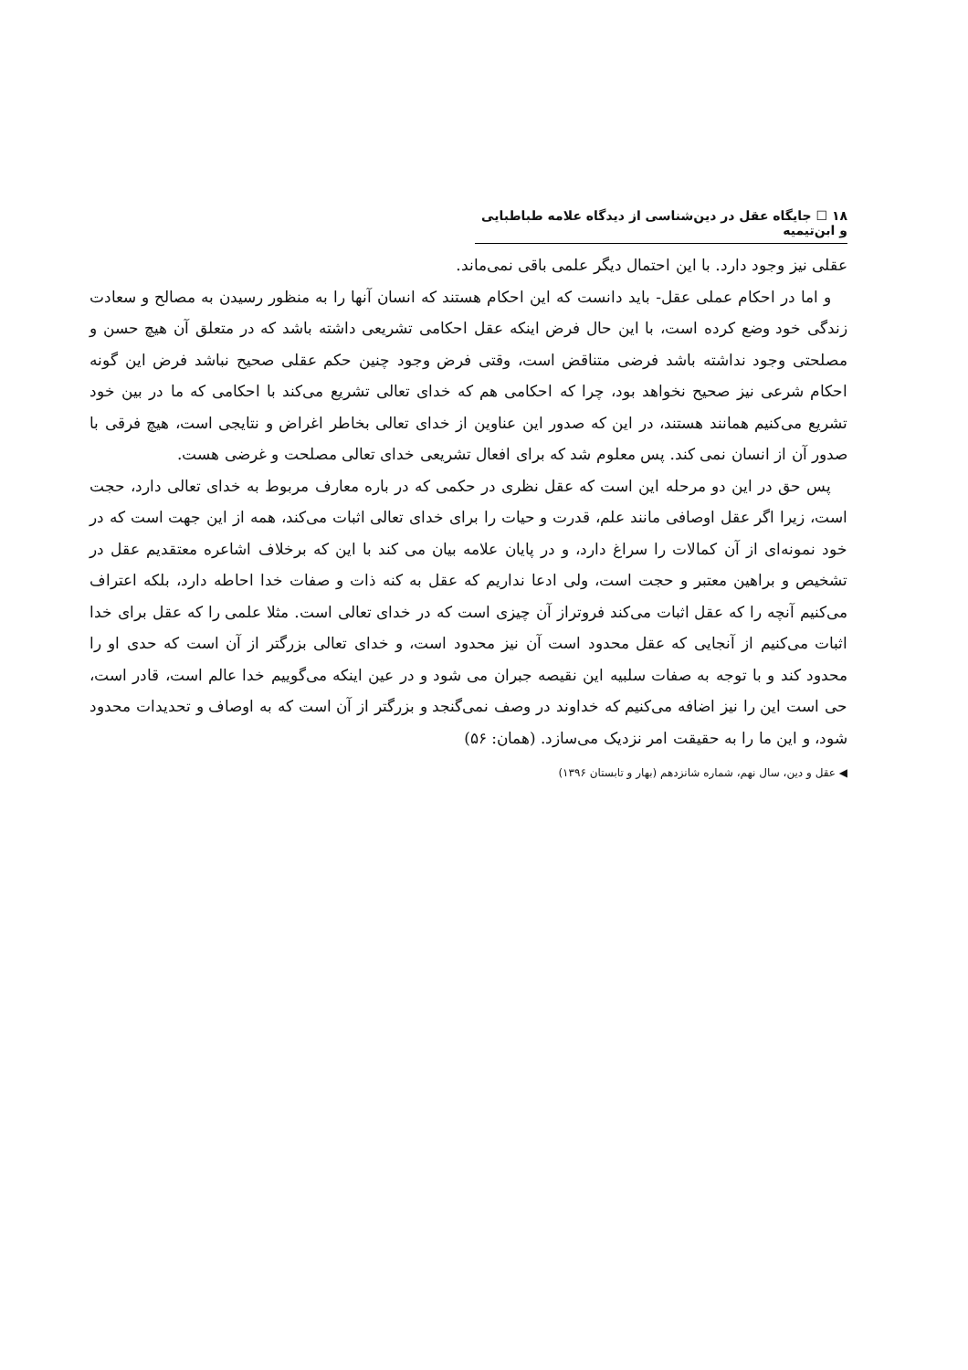۱۸ ☐ جایگاه عقل در دین‌شناسی از دیدگاه علامه طباطبایی و ابن‌تیمیه
عقلی نیز وجود دارد. با این احتمال دیگر علمی باقی نمی‌ماند.
و اما در احکام عملی عقل- باید دانست که این احکام هستند که انسان آنها را به منظور رسیدن به مصالح و سعادت زندگی خود وضع کرده است، با این حال فرض اینکه عقل احکامی تشریعی داشته باشد که در متعلق آن هیچ حسن و مصلحتی وجود نداشته باشد فرضی متناقض است، وقتی فرض وجود چنین حکم عقلی صحیح نباشد فرض این گونه احکام شرعی نیز صحیح نخواهد بود، چرا که احکامی هم که خدای تعالی تشریع می‌کند با احکامی که ما در بین خود تشریع می‌کنیم همانند هستند، در این که صدور این عناوین از خدای تعالی بخاطر اغراض و نتایجی است، هیچ فرقی با صدور آن از انسان نمی کند. پس معلوم شد که برای افعال تشریعی خدای تعالی مصلحت و غرضی هست.
پس حق در این دو مرحله این است که عقل نظری در حکمی که در باره معارف مربوط به خدای تعالی دارد، حجت است، زیرا اگر عقل اوصافی مانند علم، قدرت و حیات را برای خدای تعالی اثبات می‌کند، همه از این جهت است که در خود نمونه‌ای از آن کمالات را سراغ دارد، و در پایان علامه بیان می کند با این که برخلاف اشاعره معتقدیم عقل در تشخیص و براهین معتبر و حجت است، ولی ادعا نداریم که عقل به کنه ذات و صفات خدا احاطه دارد، بلکه اعتراف می‌کنیم آنچه را که عقل اثبات می‌کند فروتراز آن چیزی است که در خدای تعالی است. مثلا علمی را که عقل برای خدا اثبات می‌کنیم از آنجایی که عقل محدود است آن نیز محدود است، و خدای تعالی بزرگتر از آن است که حدی او را محدود کند و با توجه به صفات سلبیه این نقیصه جبران می شود و در عین اینکه می‌گوییم خدا عالم است، قادر است، حی است این را نیز اضافه می‌کنیم که خداوند در وصف نمی‌گنجد و بزرگتر از آن است که به اوصاف و تحدیدات محدود شود، و این ما را به حقیقت امر نزدیک می‌سازد. (همان: ۵۶)
◀ عقل و دین، سال نهم، شماره شانزدهم (بهار و تابستان ۱۳۹۶)